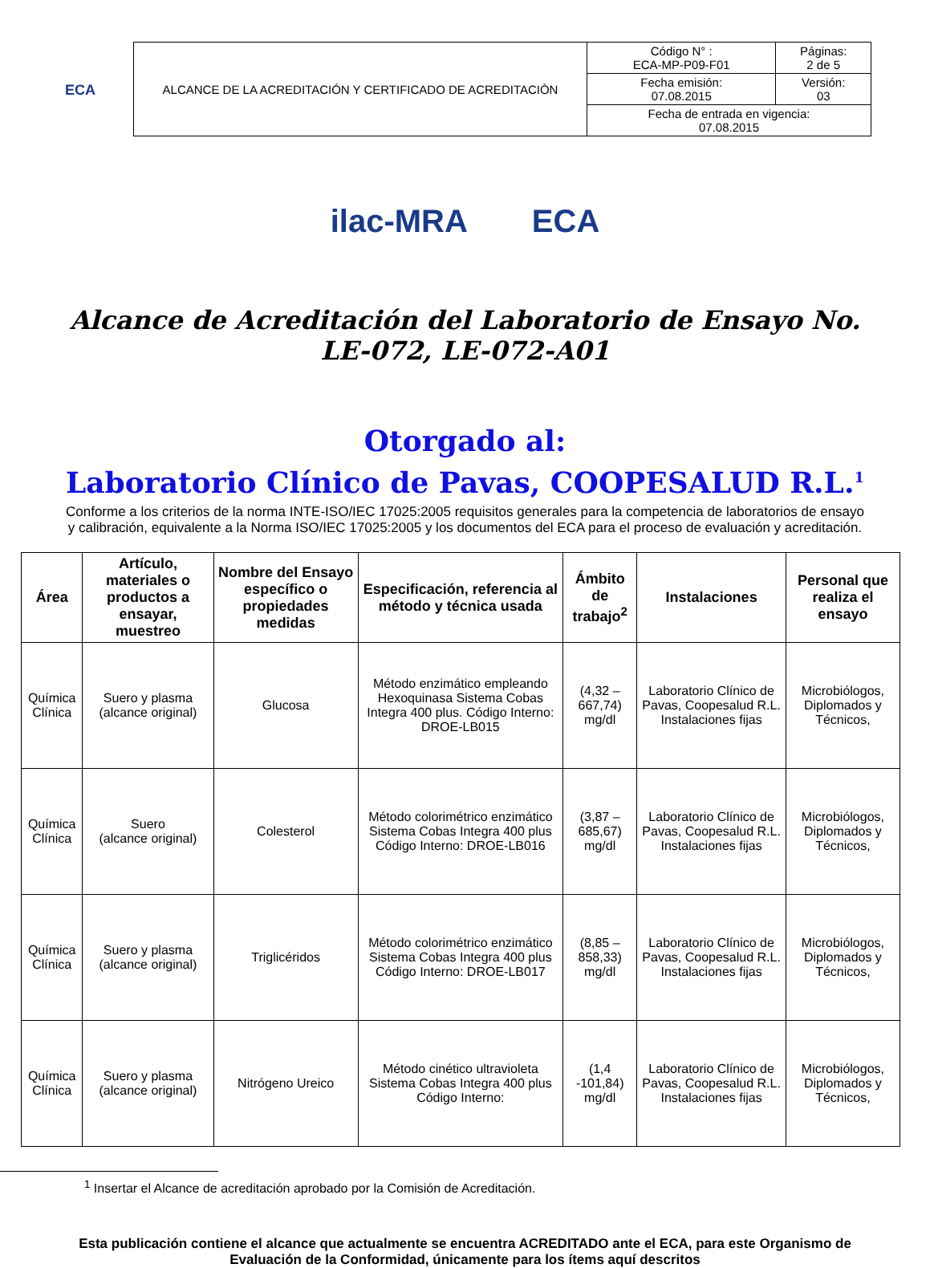ECA
| ALCANCE DE LA ACREDITACIÓN Y CERTIFICADO DE ACREDITACIÒN | Código N° : ECA-MP-P09-F01 | Páginas: 2 de 5 |
| | Fecha emisión: 07.08.2015 | Versión: 03 |
| | Fecha de entrada en vigencia: 07.08.2015 | |
ilac-MRA ECA
Alcance de Acreditación del Laboratorio de Ensayo No. LE-072, LE-072-A01
Otorgado al:
Laboratorio Clínico de Pavas, COOPESALUD R.L.<sup>1</sup>
Conforme a los criterios de la norma INTE-ISO/IEC 17025:2005 requisitos generales para la competencia de laboratorios de ensayo y calibración, equivalente a la Norma ISO/IEC 17025:2005 y los documentos del ECA para el proceso de evaluación y acreditación.
| Área | Artículo, materiales o productos a ensayar, muestreo | Nombre del Ensayo específico o propiedades medidas | Especificación, referencia al método y técnica usada | Ámbito de trabajo<sup>2</sup> | Instalaciones | Personal que realiza el ensayo |
| --- | --- | --- | --- | --- | --- | --- |
| Química Clínica | Suero y plasma (alcance original) | Glucosa | Método enzimático empleando Hexoquinasa Sistema Cobas Integra 400 plus. Código Interno: DROE-LB015 | (4,32 – 667,74) mg/dl | Laboratorio Clínico de Pavas, Coopesalud R.L. Instalaciones fijas | Microbiólogos, Diplomados y Técnicos, |
| Química Clínica | Suero (alcance original) | Colesterol | Método colorimétrico enzimático Sistema Cobas Integra 400 plus Código Interno: DROE-LB016 | (3,87 – 685,67) mg/dl | Laboratorio Clínico de Pavas, Coopesalud R.L. Instalaciones fijas | Microbiólogos, Diplomados y Técnicos, |
| Química Clínica | Suero y plasma (alcance original) | Triglicéridos | Método colorimétrico enzimático Sistema Cobas Integra 400 plus Código Interno: DROE-LB017 | (8,85 – 858,33) mg/dl | Laboratorio Clínico de Pavas, Coopesalud R.L. Instalaciones fijas | Microbiólogos, Diplomados y Técnicos, |
| Química Clínica | Suero y plasma (alcance original) | Nitrógeno Ureico | Método cinético ultravioleta Sistema Cobas Integra 400 plus Código Interno: | (1,4 -101,84) mg/dl | Laboratorio Clínico de Pavas, Coopesalud R.L. Instalaciones fijas | Microbiólogos, Diplomados y Técnicos, |
<sup>1</sup> Insertar el Alcance de acreditación aprobado por la Comisión de Acreditación.
Esta publicación contiene el alcance que actualmente se encuentra ACREDITADO ante el ECA, para este Organismo de Evaluación de la Conformidad, únicamente para los ítems aquí descritos